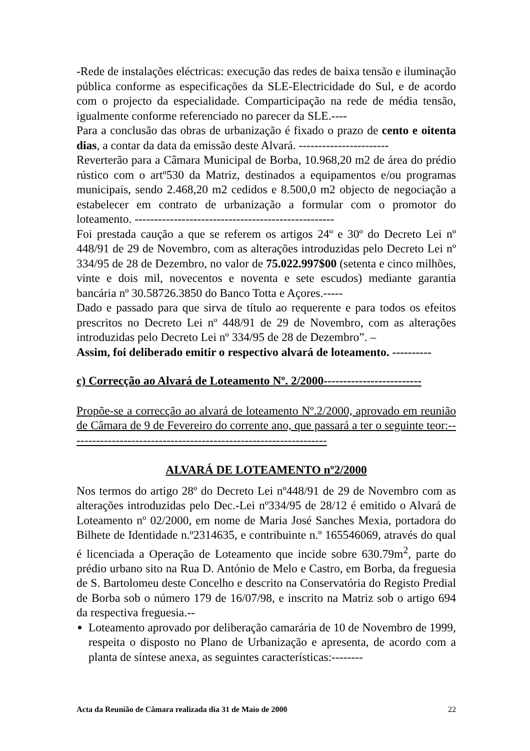-Rede de instalações eléctricas: execução das redes de baixa tensão e iluminação pública conforme as especificações da SLE-Electricidade do Sul, e de acordo com o projecto da especialidade. Comparticipação na rede de média tensão, igualmente conforme referenciado no parecer da SLE.----
Para a conclusão das obras de urbanização é fixado o prazo de cento e oitenta dias, a contar da data da emissão deste Alvará. -----------------------
Reverterão para a Câmara Municipal de Borba, 10.968,20 m2 de área do prédio rústico com o artº530 da Matriz, destinados a equipamentos e/ou programas municipais, sendo 2.468,20 m2 cedidos e 8.500,0 m2 objecto de negociação a estabelecer em contrato de urbanização a formular com o promotor do loteamento. ---------------------------------------------------
Foi prestada caução a que se referem os artigos 24º e 30º do Decreto Lei nº 448/91 de 29 de Novembro, com as alterações introduzidas pelo Decreto Lei nº 334/95 de 28 de Dezembro, no valor de 75.022.997$00 (setenta e cinco milhões, vinte e dois mil, novecentos e noventa e sete escudos) mediante garantia bancária nº 30.58726.3850 do Banco Totta e Açores.-----
Dado e passado para que sirva de título ao requerente e para todos os efeitos prescritos no Decreto Lei nº 448/91 de 29 de Novembro, com as alterações introduzidas pelo Decreto Lei nº 334/95 de 28 de Dezembro”. –
Assim, foi deliberado emitir o respectivo alvará de loteamento. ----------
c) Correcção ao Alvará de Loteamento Nº. 2/2000-------------------------
Propõe-se a correcção ao alvará de loteamento Nº.2/2000, aprovado em reunião de Câmara de 9 de Fevereiro do corrente ano, que passará a ter o seguinte teor:------------------------------------------------------------------
ALVARÁ DE LOTEAMENTO nº2/2000
Nos termos do artigo 28º do Decreto Lei nº448/91 de 29 de Novembro com as alterações introduzidas pelo Dec.-Lei nº334/95 de 28/12 é emitido o Alvará de Loteamento nº 02/2000, em nome de Maria José Sanches Mexia, portadora do Bilhete de Identidade n.º2314635, e contribuinte n.º 165546069, através do qual é licenciada a Operação de Loteamento que incide sobre 630.79m<sup>2</sup>, parte do prédio urbano sito na Rua D. António de Melo e Castro, em Borba, da freguesia de S. Bartolomeu deste Concelho e descrito na Conservatória do Registo Predial de Borba sob o número 179 de 16/07/98, e inscrito na Matriz sob o artigo 694 da respectiva freguesia.--
Loteamento aprovado por deliberação camarária de 10 de Novembro de 1999, respeita o disposto no Plano de Urbanização e apresenta, de acordo com a planta de síntese anexa, as seguintes características:--------
Acta da Reunião de Câmara realizada dia 31 de Maio de 2000 22